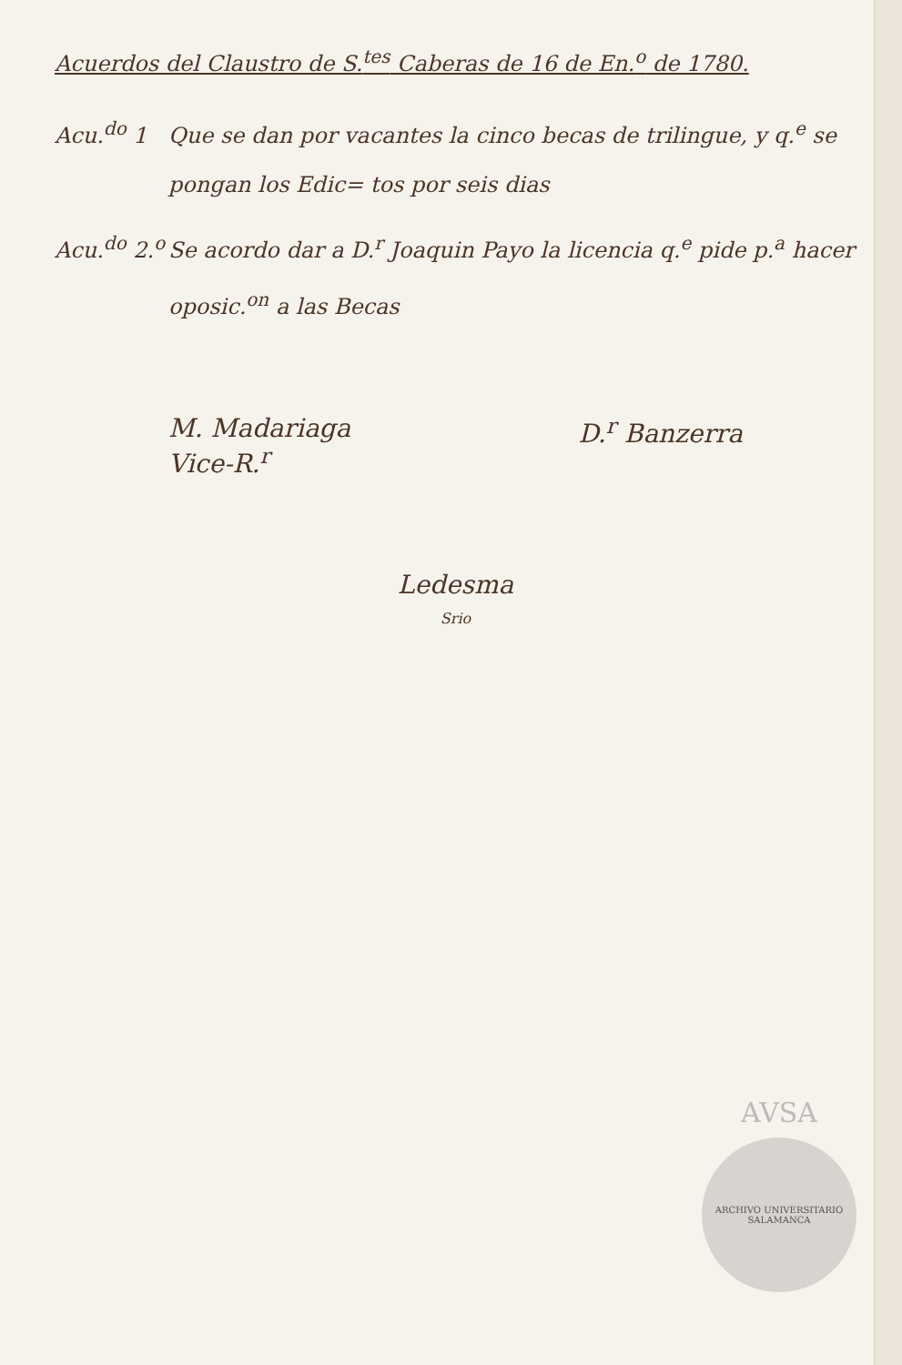Acuerdos del Claustro de S.<sup>tes</sup> Caberas de 16 de En.<sup>o</sup> de 1780.
Acu.<sup>do</sup> 1 Que se dan por vacantes la cinco becas de trilingue, y q.<sup>e</sup> se pongan los Edic= tos por seis dias
Acu.<sup>do</sup> 2.<sup>o</sup>
Se acordo dar a D.<sup>r</sup> Joaquin Payo la licencia q.<sup>e</sup> pide p.<sup>a</sup> hacer oposic.<sup>on</sup> a las Becas
M. Madariaga
Vice-R.<sup>r</sup>
D.<sup>r</sup> Banzerra
Ledesma
Srio
AVSA
ARCHIVO UNIVERSITARIO SALAMANCA